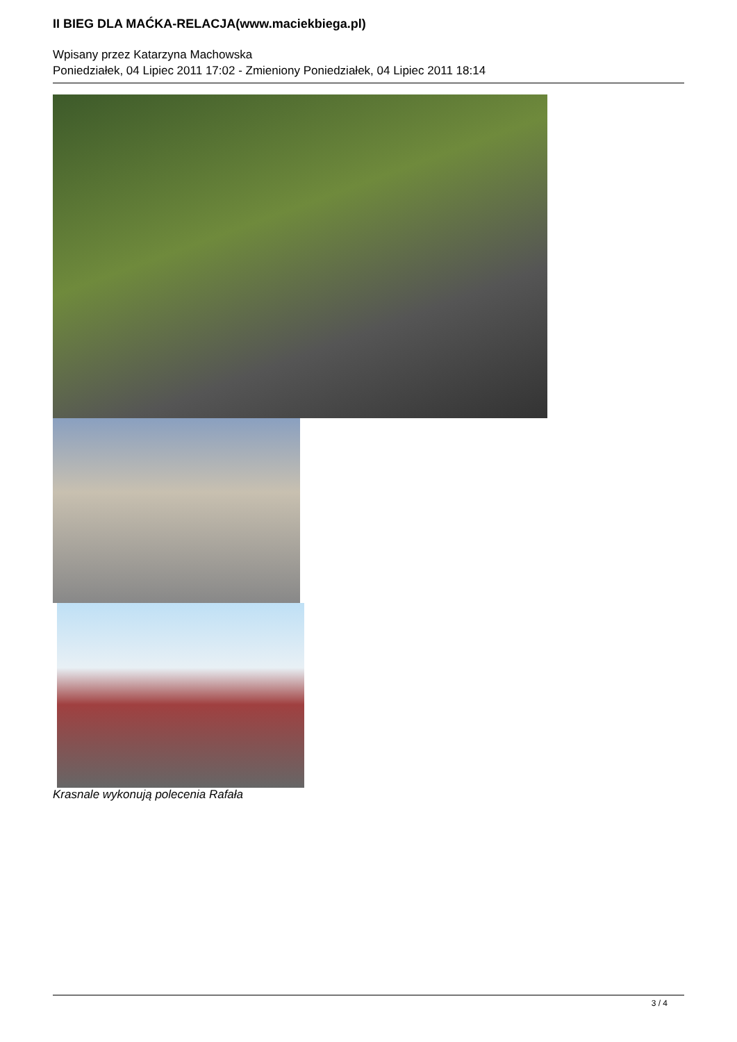II BIEG DLA MAĆKA-RELACJA(www.maciekbiega.pl)
Wpisany przez Katarzyna Machowska
Poniedziałek, 04 Lipiec 2011 17:02 - Zmieniony Poniedziałek, 04 Lipiec 2011 18:14
Krasnale wykonują polecenia Rafała
3 / 4